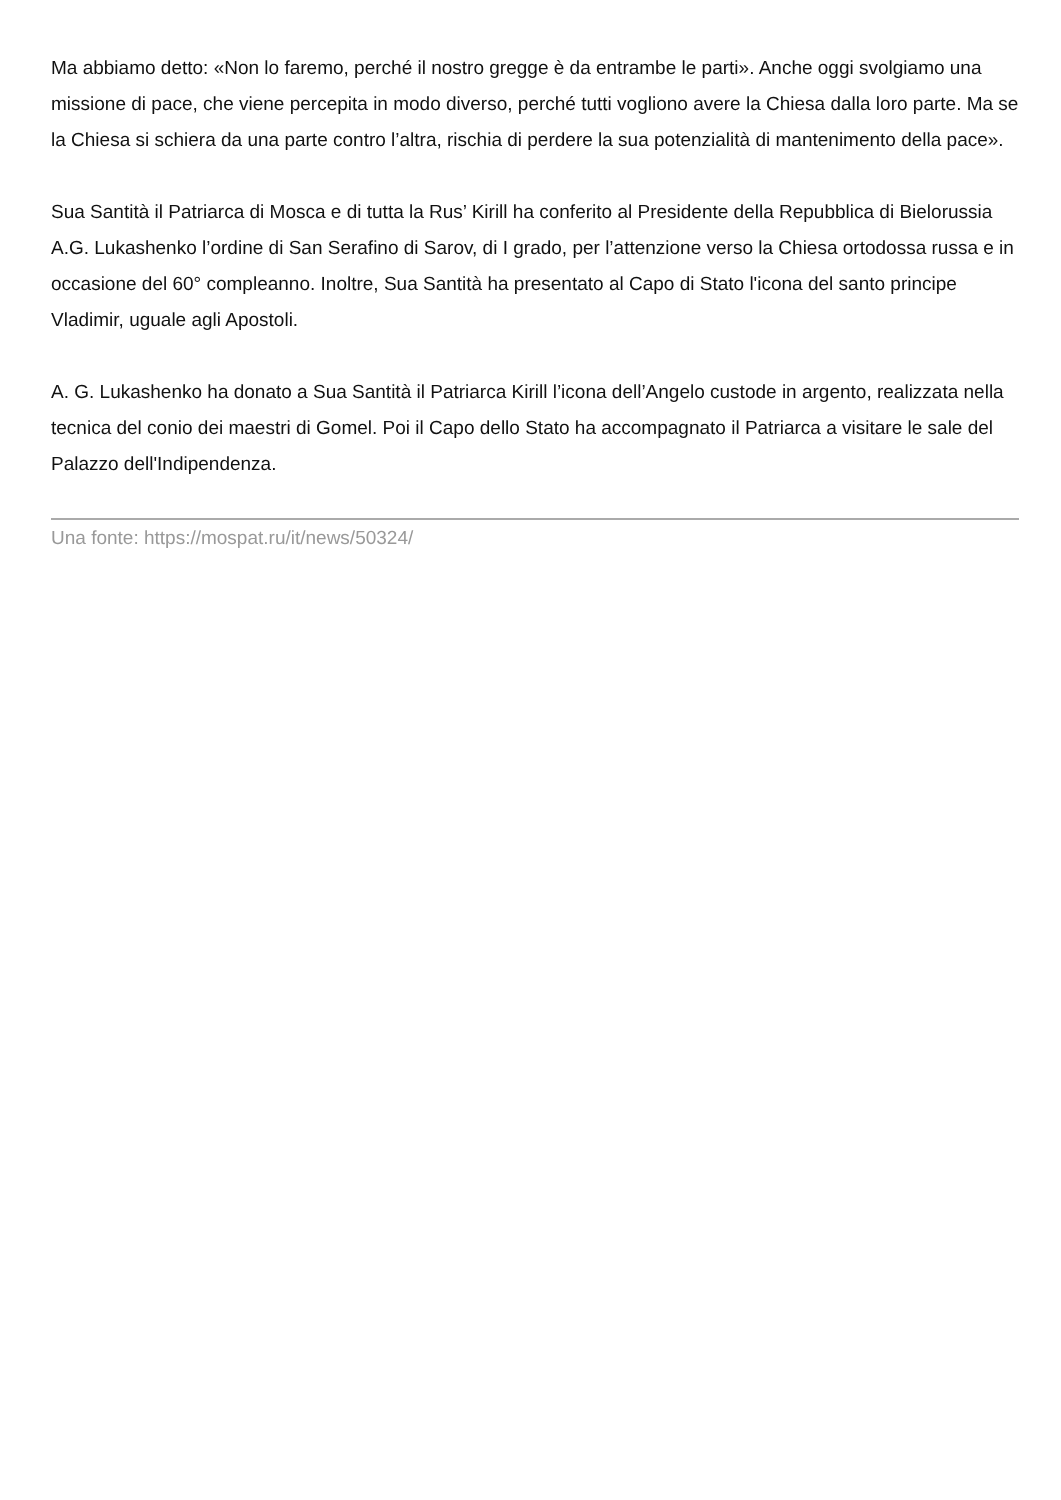Ma abbiamo detto: «Non lo faremo, perché il nostro gregge è da entrambe le parti». Anche oggi svolgiamo una missione di pace, che viene percepita in modo diverso, perché tutti vogliono avere la Chiesa dalla loro parte. Ma se la Chiesa si schiera da una parte contro l’altra, rischia di perdere la sua potenzialità di mantenimento della pace».
Sua Santità il Patriarca di Mosca e di tutta la Rus’ Kirill ha conferito al Presidente della Repubblica di Bielorussia A.G. Lukashenko l’ordine di San Serafino di Sarov, di I grado, per l’attenzione verso la Chiesa ortodossa russa e in occasione del 60° compleanno. Inoltre, Sua Santità ha presentato al Capo di Stato l'icona del santo principe Vladimir, uguale agli Apostoli.
A. G. Lukashenko ha donato a Sua Santità il Patriarca Kirill l’icona dell’Angelo custode in argento, realizzata nella tecnica del conio dei maestri di Gomel. Poi il Capo dello Stato ha accompagnato il Patriarca a visitare le sale del Palazzo dell'Indipendenza.
Una fonte: https://mospat.ru/it/news/50324/